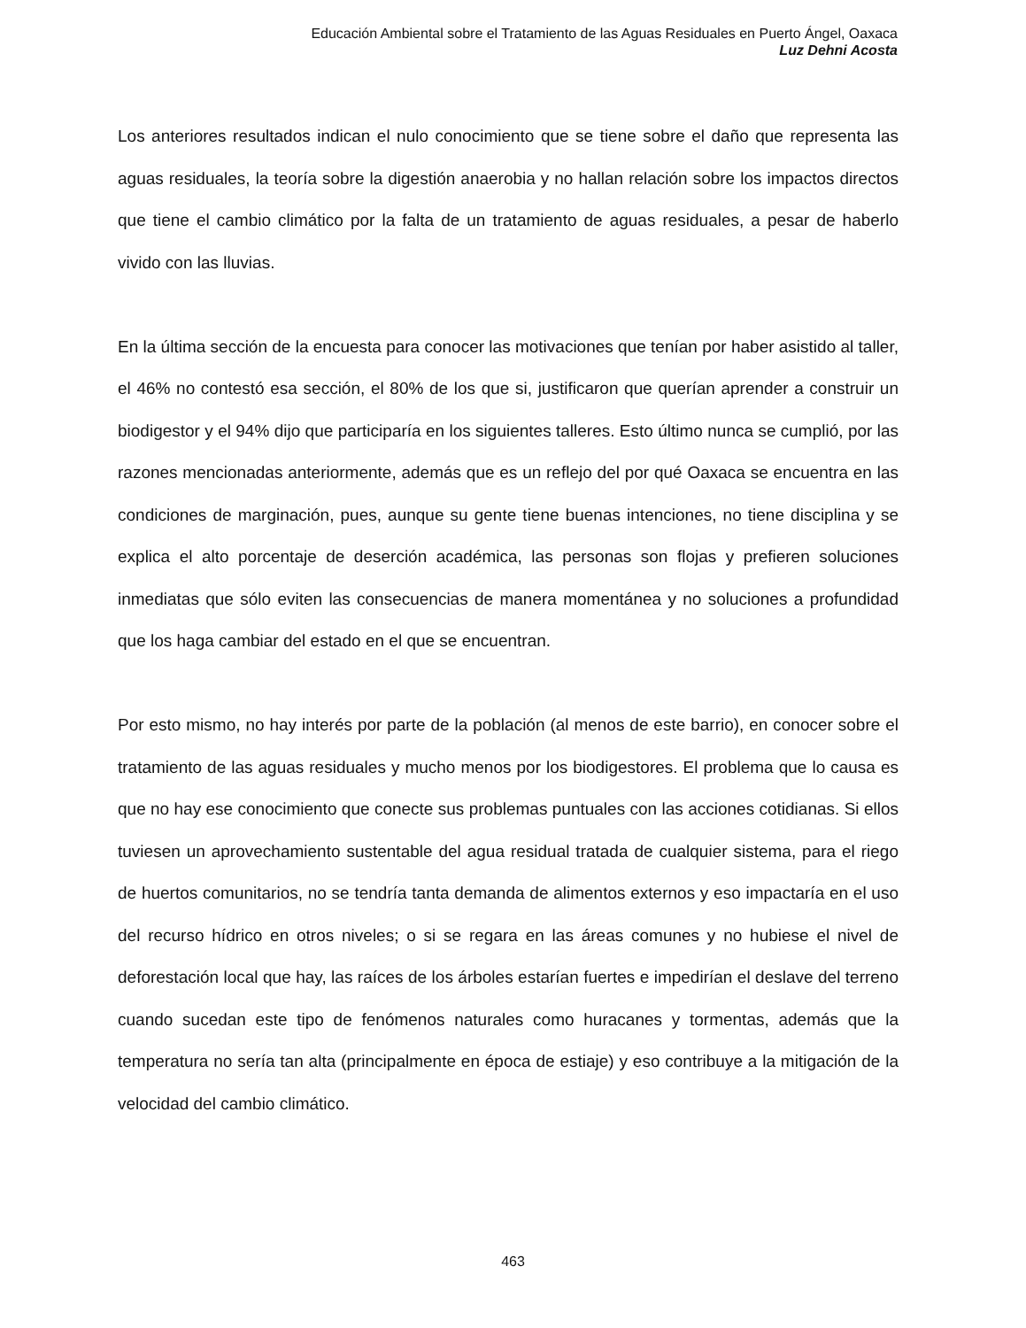Educación Ambiental sobre el Tratamiento de las Aguas Residuales en Puerto Ángel, Oaxaca
Luz Dehni Acosta
Los anteriores resultados indican el nulo conocimiento que se tiene sobre el daño que representa las aguas residuales, la teoría sobre la digestión anaerobia y no hallan relación sobre los impactos directos que tiene el cambio climático por la falta de un tratamiento de aguas residuales, a pesar de haberlo vivido con las lluvias.
En la última sección de la encuesta para conocer las motivaciones que tenían por haber asistido al taller, el 46% no contestó esa sección, el 80% de los que si, justificaron que querían aprender a construir un biodigestor y el 94% dijo que participaría en los siguientes talleres. Esto último nunca se cumplió, por las razones mencionadas anteriormente, además que es un reflejo del por qué Oaxaca se encuentra en las condiciones de marginación, pues, aunque su gente tiene buenas intenciones, no tiene disciplina y se explica el alto porcentaje de deserción académica, las personas son flojas y prefieren soluciones inmediatas que sólo eviten las consecuencias de manera momentánea y no soluciones a profundidad que los haga cambiar del estado en el que se encuentran.
Por esto mismo, no hay interés por parte de la población (al menos de este barrio), en conocer sobre el tratamiento de las aguas residuales y mucho menos por los biodigestores. El problema que lo causa es que no hay ese conocimiento que conecte sus problemas puntuales con las acciones cotidianas. Si ellos tuviesen un aprovechamiento sustentable del agua residual tratada de cualquier sistema, para el riego de huertos comunitarios, no se tendría tanta demanda de alimentos externos y eso impactaría en el uso del recurso hídrico en otros niveles; o si se regara en las áreas comunes y no hubiese el nivel de deforestación local que hay, las raíces de los árboles estarían fuertes e impedirían el deslave del terreno cuando sucedan este tipo de fenómenos naturales como huracanes y tormentas, además que la temperatura no sería tan alta (principalmente en época de estiaje) y eso contribuye a la mitigación de la velocidad del cambio climático.
463